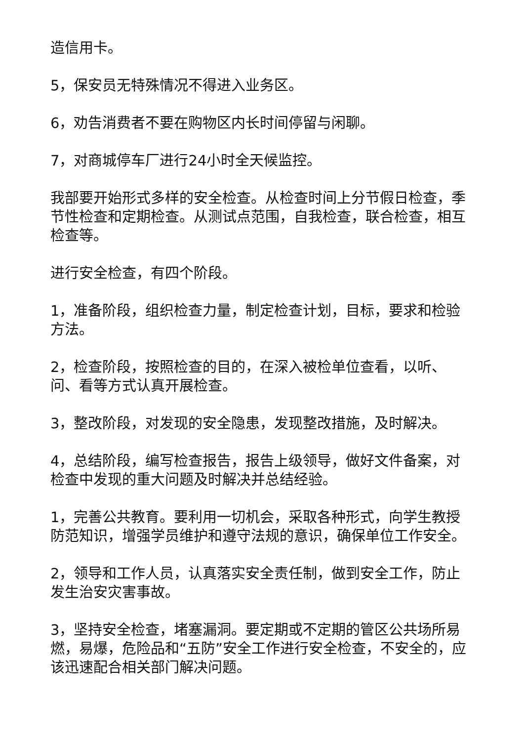造信用卡。
5，保安员无特殊情况不得进入业务区。
6，劝告消费者不要在购物区内长时间停留与闲聊。
7，对商城停车厂进行24小时全天候监控。
我部要开始形式多样的安全检查。从检查时间上分节假日检查，季节性检查和定期检查。从测试点范围，自我检查，联合检查，相互检查等。
进行安全检查，有四个阶段。
1，准备阶段，组织检查力量，制定检查计划，目标，要求和检验方法。
2，检查阶段，按照检查的目的，在深入被检单位查看，以听、问、看等方式认真开展检查。
3，整改阶段，对发现的安全隐患，发现整改措施，及时解决。
4，总结阶段，编写检查报告，报告上级领导，做好文件备案，对检查中发现的重大问题及时解决并总结经验。
1，完善公共教育。要利用一切机会，采取各种形式，向学生教授防范知识，增强学员维护和遵守法规的意识，确保单位工作安全。
2，领导和工作人员，认真落实安全责任制，做到安全工作，防止发生治安灾害事故。
3，坚持安全检查，堵塞漏洞。要定期或不定期的管区公共场所易燃，易爆，危险品和“五防”安全工作进行安全检查，不安全的，应该迅速配合相关部门解决问题。